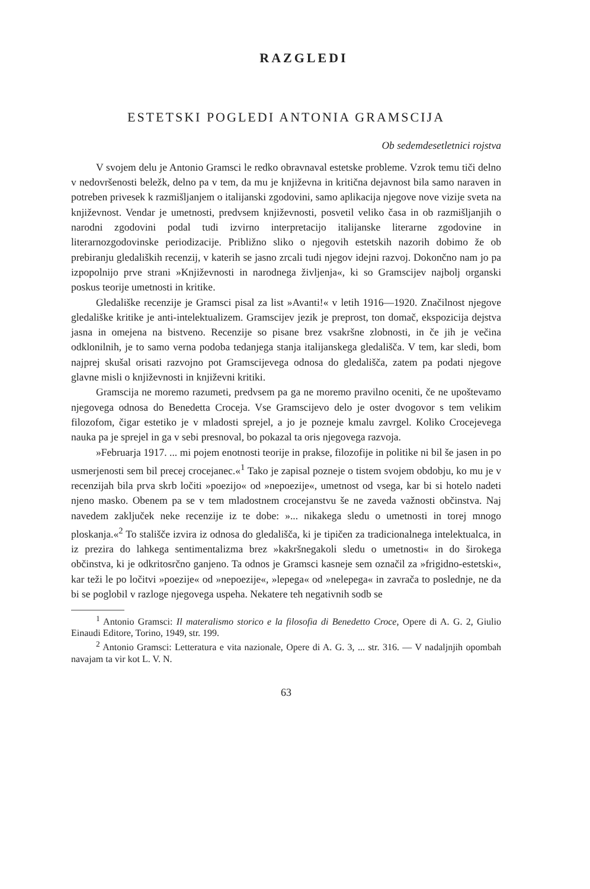RAZGLEDI
ESTETSKI POGLEDI ANTONIA GRAMSCIJA
Ob sedemdesetletnici rojstva
V svojem delu je Antonio Gramsci le redko obravnaval estetske probleme. Vzrok temu tiči delno v nedovršenosti beležk, delno pa v tem, da mu je književna in kritična dejavnost bila samo naraven in potreben privesek k razmišljanjem o italijanski zgodovini, samo aplikacija njegove nove vizije sveta na književnost. Vendar je umetnosti, predvsem književnosti, posvetil veliko časa in ob razmišljanjih o narodni zgodovini podal tudi izvirno interpretacijo italijanske literarne zgodovine in literarnozgodovinske periodizacije. Približno sliko o njegovih estetskih nazorih dobimo že ob prebiranju gledaliških recenzij, v katerih se jasno zrcali tudi njegov idejni razvoj. Dokončno nam jo pa izpopolnijo prve strani »Književnosti in narodnega življenja«, ki so Gramscijev najbolj organski poskus teorije umetnosti in kritike.
Gledališke recenzije je Gramsci pisal za list »Avanti!« v letih 1916—1920. Značilnost njegove gledališke kritike je anti-intelektualizem. Gramscijev jezik je preprost, ton domač, ekspozicija dejstva jasna in omejena na bistveno. Recenzije so pisane brez vsakršne zlobnosti, in če jih je večina odklonilnih, je to samo verna podoba tedanjega stanja italijanskega gledališča. V tem, kar sledi, bom najprej skušal orisati razvojno pot Gramscijevega odnosa do gledališča, zatem pa podati njegove glavne misli o književnosti in književni kritiki.
Gramscija ne moremo razumeti, predvsem pa ga ne moremo pravilno oceniti, če ne upoštevamo njegovega odnosa do Benedetta Croceja. Vse Gramscijevo delo je oster dvogovor s tem velikim filozofom, čigar estetiko je v mladosti sprejel, a jo je pozneje kmalu zavrgel. Koliko Crocejevega nauka pa je sprejel in ga v sebi presnoval, bo pokazal ta oris njegovega razvoja.
»Februarja 1917. ... mi pojem enotnosti teorije in prakse, filozofije in politike ni bil še jasen in po usmerjenosti sem bil precej crocejanec.«<sup>1</sup> Tako je zapisal pozneje o tistem svojem obdobju, ko mu je v recenzijah bila prva skrb ločiti »poezijo« od »nepoezije«, umetnost od vsega, kar bi si hotelo nadeti njeno masko. Obenem pa se v tem mladostnem crocejanstvu še ne zaveda važnosti občinstva. Naj navedem zaključek neke recenzije iz te dobe: »... nikakega sledu o umetnosti in torej mnogo ploskanja.«<sup>2</sup> To stališče izvira iz odnosa do gledališča, ki je tipičen za tradicionalnega intelektualca, in iz prezira do lahkega sentimentalizma brez »kakršnegakoli sledu o umetnosti« in do širokega občinstva, ki je odkritosrčno ganjeno. Ta odnos je Gramsci kasneje sem označil za »frigidno-estetski«, kar teži le po ločitvi »poezije« od »nepoezije«, »lepega« od »nelepega« in zavrača to poslednje, ne da bi se poglobil v razloge njegovega uspeha. Nekatere teh negativnih sodb se
<sup>1</sup> Antonio Gramsci: Il materalismo storico e la filosofia di Benedetto Croce, Opere di A. G. 2, Giulio Einaudi Editore, Torino, 1949, str. 199.
<sup>2</sup> Antonio Gramsci: Letteratura e vita nazionale, Opere di A. G. 3, ... str. 316. — V nadaljnjih opombah navajam ta vir kot L. V. N.
63